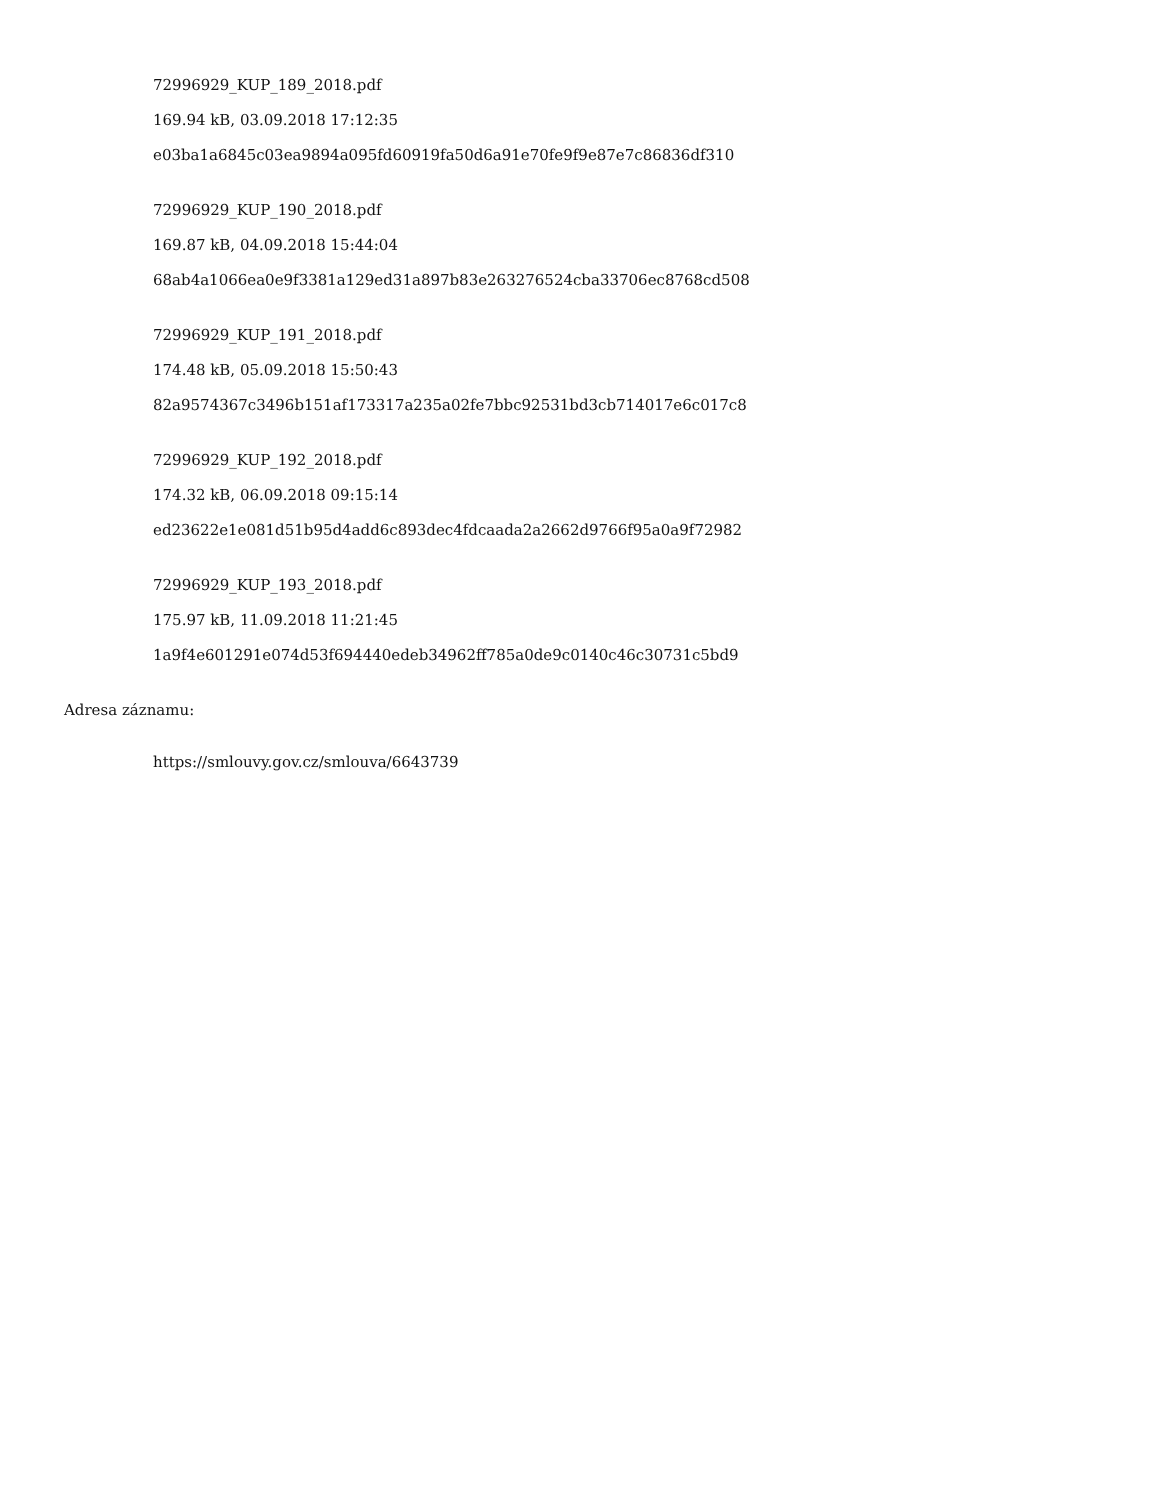72996929_KUP_189_2018.pdf
169.94 kB, 03.09.2018 17:12:35
e03ba1a6845c03ea9894a095fd60919fa50d6a91e70fe9f9e87e7c86836df310
72996929_KUP_190_2018.pdf
169.87 kB, 04.09.2018 15:44:04
68ab4a1066ea0e9f3381a129ed31a897b83e263276524cba33706ec8768cd508
72996929_KUP_191_2018.pdf
174.48 kB, 05.09.2018 15:50:43
82a9574367c3496b151af173317a235a02fe7bbc92531bd3cb714017e6c017c8
72996929_KUP_192_2018.pdf
174.32 kB, 06.09.2018 09:15:14
ed23622e1e081d51b95d4add6c893dec4fdcaada2a2662d9766f95a0a9f72982
72996929_KUP_193_2018.pdf
175.97 kB, 11.09.2018 11:21:45
1a9f4e601291e074d53f694440edeb34962ff785a0de9c0140c46c30731c5bd9
Adresa záznamu:
https://smlouvy.gov.cz/smlouva/6643739